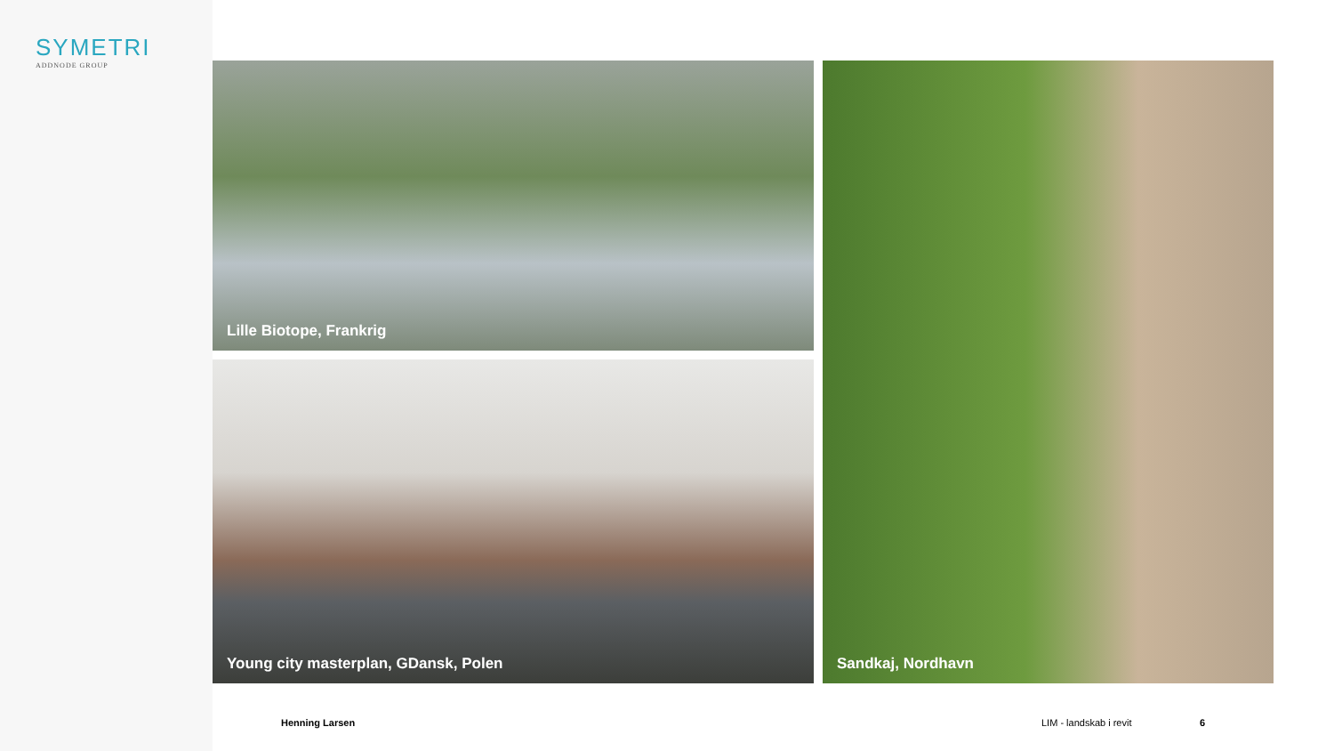SYMETRI
ADDNODE GROUP
Lille Biotope, Frankrig
Young city masterplan, GDansk, Polen
Sandkaj, Nordhavn
Henning Larsen LIM - landskab i revit 6